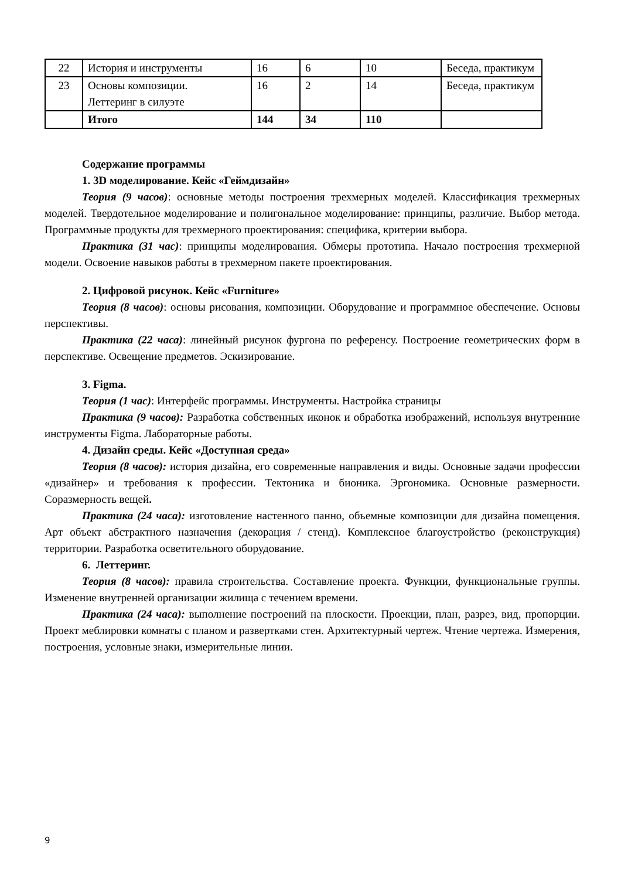| 22 | История и инструменты | 16 | 6 | 10 | Беседа, практикум |
| 23 | Основы композиции. Леттеринг в силуэте | 16 | 2 | 14 | Беседа, практикум |
| | Итого | 144 | 34 | 110 | |
Содержание программы
1. 3D моделирование. Кейс «Геймдизайн»
Теория (9 часов): основные методы построения трехмерных моделей. Классификация трехмерных моделей. Твердотельное моделирование и полигональное моделирование: принципы, различие. Выбор метода. Программные продукты для трехмерного проектирования: специфика, критерии выбора.
Практика (31 час): принципы моделирования. Обмеры прототипа. Начало построения трехмерной модели. Освоение навыков работы в трехмерном пакете проектирования.
2. Цифровой рисунок. Кейс «Furniture»
Теория (8 часов): основы рисования, композиции. Оборудование и программное обеспечение. Основы перспективы.
Практика (22 часа): линейный рисунок фургона по референсу. Построение геометрических форм в перспективе. Освещение предметов. Эскизирование.
3. Figma.
Теория (1 час): Интерфейс программы. Инструменты. Настройка страницы
Практика (9 часов): Разработка собственных иконок и обработка изображений, используя внутренние инструменты Figma. Лабораторные работы.
4. Дизайн среды. Кейс «Доступная среда»
Теория (8 часов): история дизайна, его современные направления и виды. Основные задачи профессии «дизайнер» и требования к профессии. Тектоника и бионика. Эргономика. Основные размерности. Соразмерность вещей.
Практика (24 часа): изготовление настенного панно, объемные композиции для дизайна помещения. Арт объект абстрактного назначения (декорация / стенд). Комплексное благоустройство (реконструкция) территории. Разработка осветительного оборудование.
6. Леттеринг.
Теория (8 часов): правила строительства. Составление проекта. Функции, функциональные группы. Изменение внутренней организации жилища с течением времени.
Практика (24 часа): выполнение построений на плоскости. Проекции, план, разрез, вид, пропорции. Проект меблировки комнаты с планом и развертками стен. Архитектурный чертеж. Чтение чертежа. Измерения, построения, условные знаки, измерительные линии.
9